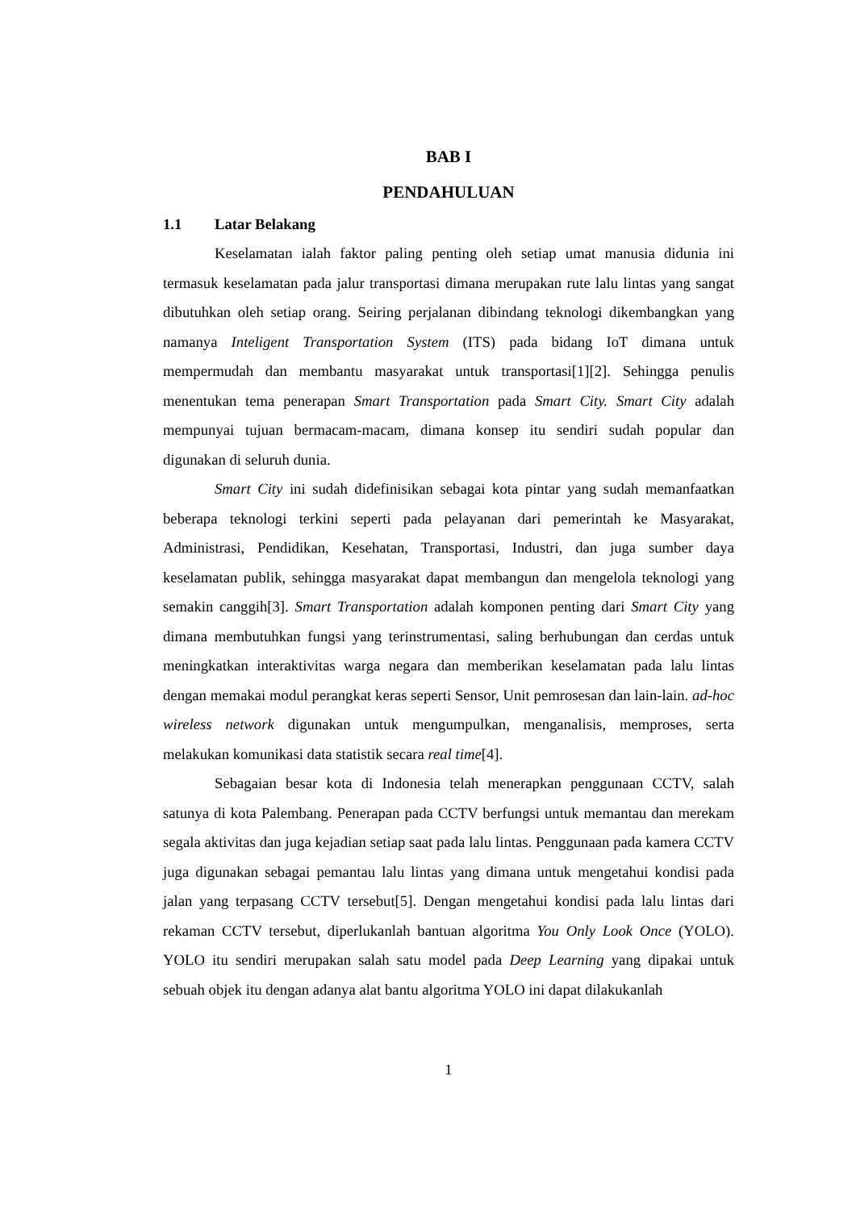BAB I
PENDAHULUAN
1.1 Latar Belakang
Keselamatan ialah faktor paling penting oleh setiap umat manusia didunia ini termasuk keselamatan pada jalur transportasi dimana merupakan rute lalu lintas yang sangat dibutuhkan oleh setiap orang. Seiring perjalanan dibindang teknologi dikembangkan yang namanya Inteligent Transportation System (ITS) pada bidang IoT dimana untuk mempermudah dan membantu masyarakat untuk transportasi[1][2]. Sehingga penulis menentukan tema penerapan Smart Transportation pada Smart City. Smart City adalah mempunyai tujuan bermacam-macam, dimana konsep itu sendiri sudah popular dan digunakan di seluruh dunia.
Smart City ini sudah didefinisikan sebagai kota pintar yang sudah memanfaatkan beberapa teknologi terkini seperti pada pelayanan dari pemerintah ke Masyarakat, Administrasi, Pendidikan, Kesehatan, Transportasi, Industri, dan juga sumber daya keselamatan publik, sehingga masyarakat dapat membangun dan mengelola teknologi yang semakin canggih[3]. Smart Transportation adalah komponen penting dari Smart City yang dimana membutuhkan fungsi yang terinstrumentasi, saling berhubungan dan cerdas untuk meningkatkan interaktivitas warga negara dan memberikan keselamatan pada lalu lintas dengan memakai modul perangkat keras seperti Sensor, Unit pemrosesan dan lain-lain. ad-hoc wireless network digunakan untuk mengumpulkan, menganalisis, memproses, serta melakukan komunikasi data statistik secara real time[4].
Sebagaian besar kota di Indonesia telah menerapkan penggunaan CCTV, salah satunya di kota Palembang. Penerapan pada CCTV berfungsi untuk memantau dan merekam segala aktivitas dan juga kejadian setiap saat pada lalu lintas. Penggunaan pada kamera CCTV juga digunakan sebagai pemantau lalu lintas yang dimana untuk mengetahui kondisi pada jalan yang terpasang CCTV tersebut[5]. Dengan mengetahui kondisi pada lalu lintas dari rekaman CCTV tersebut, diperlukanlah bantuan algoritma You Only Look Once (YOLO). YOLO itu sendiri merupakan salah satu model pada Deep Learning yang dipakai untuk sebuah objek itu dengan adanya alat bantu algoritma YOLO ini dapat dilakukanlah
1